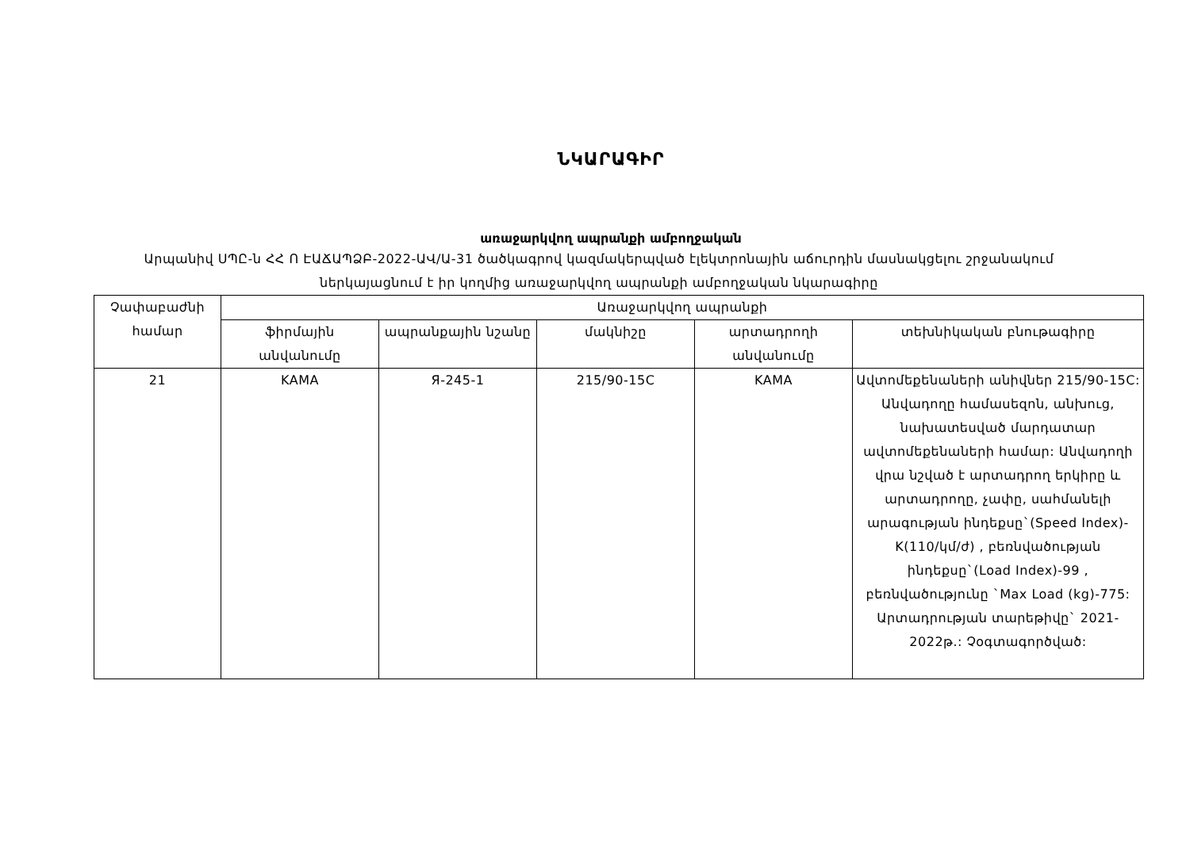ՆԿԱՐԱԳԻՐ
առաջարկվող ապրանքի ամբողջական
Արպանիվ ՍՊԸ-ն ՀՀ Ո ԷԱՃԱՊՁԲ-2022-ԱՎ/Ա-31 ծածկագրով կազմակերպված էլեկտրոնային աճուրդին մասնակցելու շրջանակում ներկայացնում է իր կողմից առաջարկվող ապրանքի ամբողջական նկարագիրը
| Չափաբաժնի համար | Առաջարկվող ապրանքի | | | | |
| --- | --- | --- | --- | --- | --- |
| | ֆիրմային անվանումը | ապրանքային նշանը | մակնիշը | արտադրողի անվանումը | տեխնիկական բնութագիրը |
| 21 | KAMA | Я-245-1 | 215/90-15C | KAMA | Ավտոմեքենաների անիվներ 215/90-15C: Անվադողը համասեզոն, անխուց, նախատեսված մարդատար ավտոմեքենաների համար: Անվադողի վրա նշված է արտադրող երկիրը և արտադրողը, չափը, սահմանելի արագության ինդեքսը`(Speed Index)- K(110/կմ/ժ) , բեռնվածության ինդեքսը`(Load Index)-99 , բեռնվածությունը `Max Load (kg)-775: Արտադրության տարեթիվը` 2021-2022թ.: Չօգտագործված: |